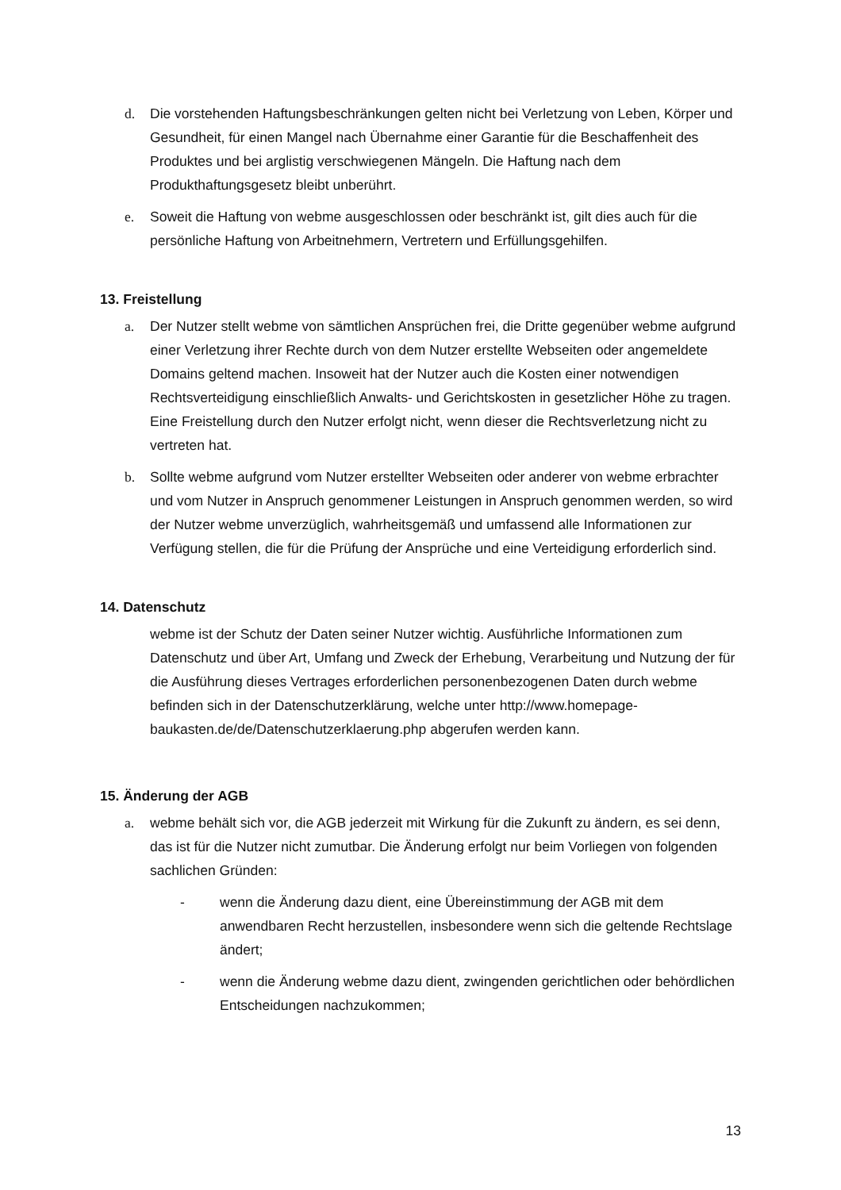d. Die vorstehenden Haftungsbeschränkungen gelten nicht bei Verletzung von Leben, Körper und Gesundheit, für einen Mangel nach Übernahme einer Garantie für die Beschaffenheit des Produktes und bei arglistig verschwiegenen Mängeln. Die Haftung nach dem Produkthaftungsgesetz bleibt unberührt.
e. Soweit die Haftung von webme ausgeschlossen oder beschränkt ist, gilt dies auch für die persönliche Haftung von Arbeitnehmern, Vertretern und Erfüllungsgehilfen.
13. Freistellung
a. Der Nutzer stellt webme von sämtlichen Ansprüchen frei, die Dritte gegenüber webme aufgrund einer Verletzung ihrer Rechte durch von dem Nutzer erstellte Webseiten oder angemeldete Domains geltend machen. Insoweit hat der Nutzer auch die Kosten einer notwendigen Rechtsverteidigung einschließlich Anwalts- und Gerichtskosten in gesetzlicher Höhe zu tragen. Eine Freistellung durch den Nutzer erfolgt nicht, wenn dieser die Rechtsverletzung nicht zu vertreten hat.
b. Sollte webme aufgrund vom Nutzer erstellter Webseiten oder anderer von webme erbrachter und vom Nutzer in Anspruch genommener Leistungen in Anspruch genommen werden, so wird der Nutzer webme unverzüglich, wahrheitsgemäß und umfassend alle Informationen zur Verfügung stellen, die für die Prüfung der Ansprüche und eine Verteidigung erforderlich sind.
14. Datenschutz
webme ist der Schutz der Daten seiner Nutzer wichtig. Ausführliche Informationen zum Datenschutz und über Art, Umfang und Zweck der Erhebung, Verarbeitung und Nutzung der für die Ausführung dieses Vertrages erforderlichen personenbezogenen Daten durch webme befinden sich in der Datenschutzerklärung, welche unter http://www.homepage-
baukasten.de/de/Datenschutzerklaerung.php abgerufen werden kann.
15. Änderung der AGB
a. webme behält sich vor, die AGB jederzeit mit Wirkung für die Zukunft zu ändern, es sei denn, das ist für die Nutzer nicht zumutbar. Die Änderung erfolgt nur beim Vorliegen von folgenden sachlichen Gründen:
- wenn die Änderung dazu dient, eine Übereinstimmung der AGB mit dem anwendbaren Recht herzustellen, insbesondere wenn sich die geltende Rechtslage ändert;
- wenn die Änderung webme dazu dient, zwingenden gerichtlichen oder behördlichen Entscheidungen nachzukommen;
13